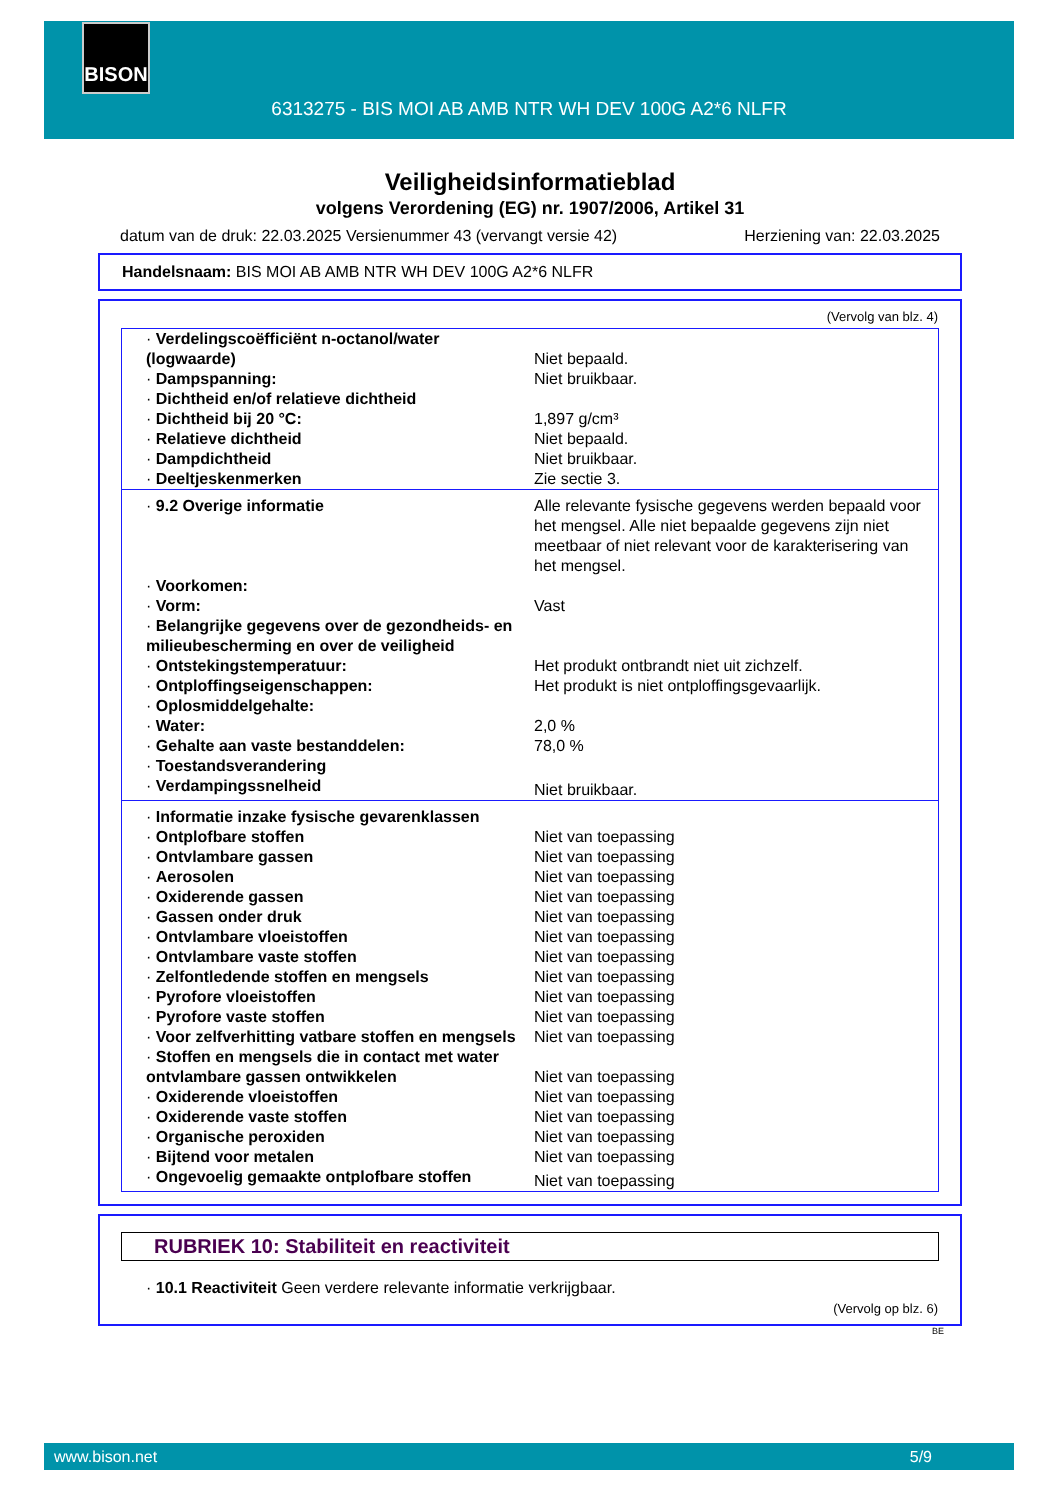BISON
6313275 - BIS MOI AB AMB NTR WH DEV 100G A2*6 NLFR
Veiligheidsinformatieblad
volgens Verordening (EG) nr. 1907/2006, Artikel 31
datum van de druk: 22.03.2025 Versienummer 43 (vervangt versie 42) Herziening van: 22.03.2025
Handelsnaam: BIS MOI AB AMB NTR WH DEV 100G A2*6 NLFR
(Vervolg van blz. 4)
| · Verdelingscoëfficiënt n-octanol/water (logwaarde) | Niet bepaald. |
| · Dampspanning: | Niet bruikbaar. |
| · Dichtheid en/of relatieve dichtheid | |
| · Dichtheid bij 20 °C: | 1,897 g/cm³ |
| · Relatieve dichtheid | Niet bepaald. |
| · Dampdichtheid | Niet bruikbaar. |
| · Deeltjeskenmerken | Zie sectie 3. |
| · 9.2 Overige informatie | Alle relevante fysische gegevens werden bepaald voor het mengsel. Alle niet bepaalde gegevens zijn niet meetbaar of niet relevant voor de karakterisering van het mengsel. |
| · Voorkomen: | |
| · Vorm: | Vast |
| · Belangrijke gegevens over de gezondheids- en milieubescherming en over de veiligheid | |
| · Ontstekingstemperatuur: | Het produkt ontbrandt niet uit zichzelf. |
| · Ontploffingseigenschappen: | Het produkt is niet ontploffingsgevaarlijk. |
| · Oplosmiddelgehalte: | |
| · Water: | 2,0 % |
| · Gehalte aan vaste bestanddelen: | 78,0 % |
| · Toestandsverandering | |
| · Verdampingssnelheid | Niet bruikbaar. |
| · Informatie inzake fysische gevarenklassen | |
| · Ontplofbare stoffen | Niet van toepassing |
| · Ontvlambare gassen | Niet van toepassing |
| · Aerosolen | Niet van toepassing |
| · Oxiderende gassen | Niet van toepassing |
| · Gassen onder druk | Niet van toepassing |
| · Ontvlambare vloeistoffen | Niet van toepassing |
| · Ontvlambare vaste stoffen | Niet van toepassing |
| · Zelfontledende stoffen en mengsels | Niet van toepassing |
| · Pyrofore vloeistoffen | Niet van toepassing |
| · Pyrofore vaste stoffen | Niet van toepassing |
| · Voor zelfverhitting vatbare stoffen en mengsels | Niet van toepassing |
| · Stoffen en mengsels die in contact met water ontvlambare gassen ontwikkelen | Niet van toepassing |
| · Oxiderende vloeistoffen | Niet van toepassing |
| · Oxiderende vaste stoffen | Niet van toepassing |
| · Organische peroxiden | Niet van toepassing |
| · Bijtend voor metalen | Niet van toepassing |
| · Ongevoelig gemaakte ontplofbare stoffen | Niet van toepassing |
RUBRIEK 10: Stabiliteit en reactiviteit
· 10.1 Reactiviteit Geen verdere relevante informatie verkrijgbaar.
(Vervolg op blz. 6)
BE
www.bison.net 5/9